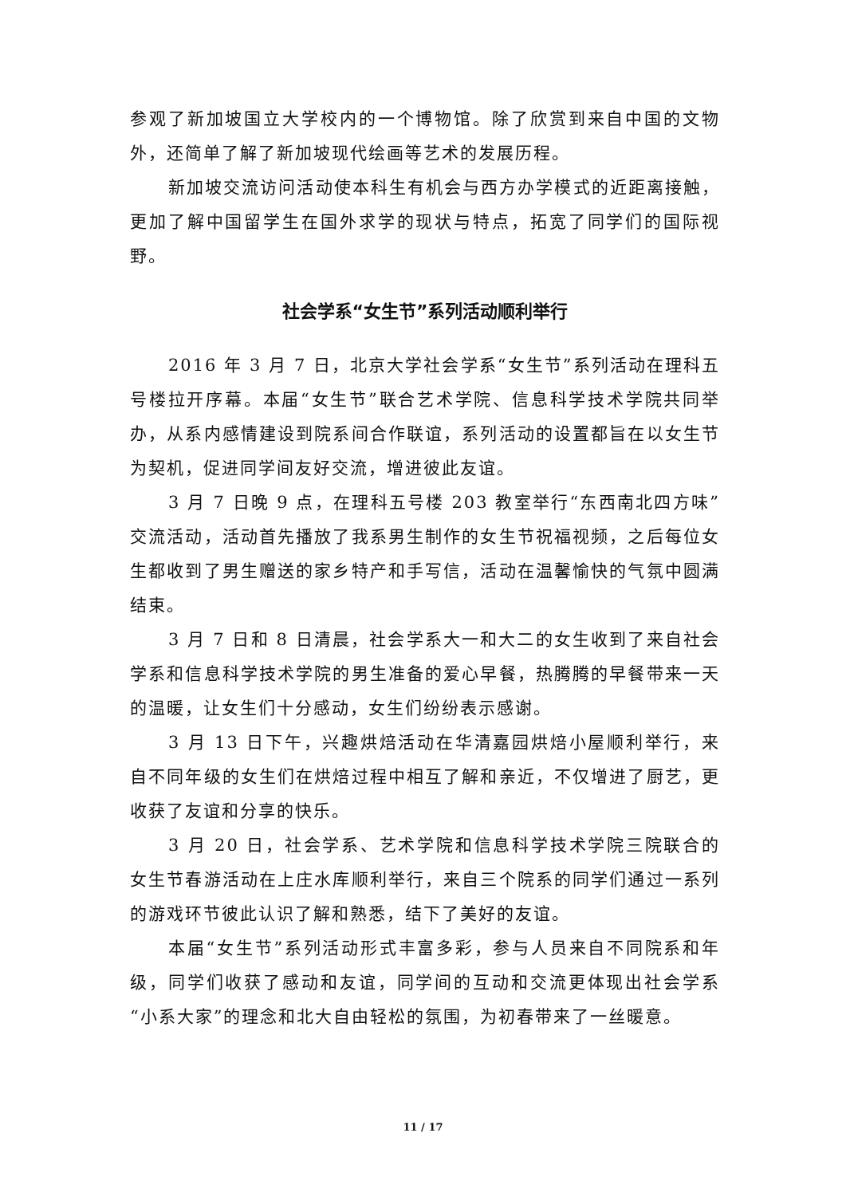参观了新加坡国立大学校内的一个博物馆。除了欣赏到来自中国的文物外，还简单了解了新加坡现代绘画等艺术的发展历程。
新加坡交流访问活动使本科生有机会与西方办学模式的近距离接触，更加了解中国留学生在国外求学的现状与特点，拓宽了同学们的国际视野。
社会学系“女生节”系列活动顺利举行
2016 年 3 月 7 日，北京大学社会学系“女生节”系列活动在理科五号楼拉开序幕。本届“女生节”联合艺术学院、信息科学技术学院共同举办，从系内感情建设到院系间合作联谊，系列活动的设置都旨在以女生节为契机，促进同学间友好交流，增进彼此友谊。
3 月 7 日晚 9 点，在理科五号楼 203 教室举行“东西南北四方味”交流活动，活动首先播放了我系男生制作的女生节祝福视频，之后每位女生都收到了男生赠送的家乡特产和手写信，活动在温馨愉快的气氛中圆满结束。
3 月 7 日和 8 日清晨，社会学系大一和大二的女生收到了来自社会学系和信息科学技术学院的男生准备的爱心早餐，热腾腾的早餐带来一天的温暖，让女生们十分感动，女生们纷纷表示感谢。
3 月 13 日下午，兴趣烘焙活动在华清嘉园烘焙小屋顺利举行，来自不同年级的女生们在烘焙过程中相互了解和亲近，不仅增进了厨艺，更收获了友谊和分享的快乐。
3 月 20 日，社会学系、艺术学院和信息科学技术学院三院联合的女生节春游活动在上庄水库顺利举行，来自三个院系的同学们通过一系列的游戏环节彼此认识了解和熟悉，结下了美好的友谊。
本届“女生节”系列活动形式丰富多彩，参与人员来自不同院系和年级，同学们收获了感动和友谊，同学间的互动和交流更体现出社会学系“小系大家”的理念和北大自由轻松的氛围，为初春带来了一丝暖意。
11 / 17